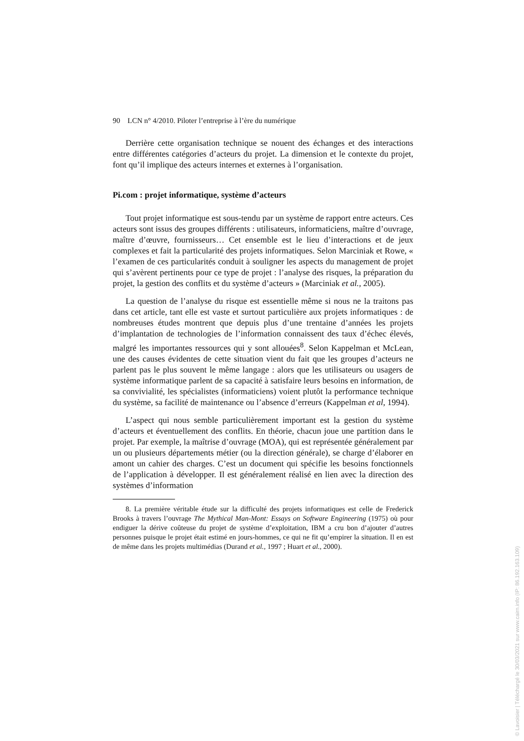90 LCN n° 4/2010. Piloter l’entreprise à l’ère du numérique
Derrière cette organisation technique se nouent des échanges et des interactions entre différentes catégories d’acteurs du projet. La dimension et le contexte du projet, font qu’il implique des acteurs internes et externes à l’organisation.
Pi.com : projet informatique, système d’acteurs
Tout projet informatique est sous-tendu par un système de rapport entre acteurs. Ces acteurs sont issus des groupes différents : utilisateurs, informaticiens, maître d’ouvrage, maître d’œuvre, fournisseurs… Cet ensemble est le lieu d’interactions et de jeux complexes et fait la particularité des projets informatiques. Selon Marciniak et Rowe, « l’examen de ces particularités conduit à souligner les aspects du management de projet qui s’avèrent pertinents pour ce type de projet : l’analyse des risques, la préparation du projet, la gestion des conflits et du système d’acteurs » (Marciniak et al., 2005).
La question de l’analyse du risque est essentielle même si nous ne la traitons pas dans cet article, tant elle est vaste et surtout particulière aux projets informatiques : de nombreuses études montrent que depuis plus d’une trentaine d’années les projets d’implantation de technologies de l’information connaissent des taux d’échec élevés, malgré les importantes ressources qui y sont allouées<sup>8</sup>. Selon Kappelman et McLean, une des causes évidentes de cette situation vient du fait que les groupes d’acteurs ne parlent pas le plus souvent le même langage : alors que les utilisateurs ou usagers de système informatique parlent de sa capacité à satisfaire leurs besoins en information, de sa convivialité, les spécialistes (informaticiens) voient plutôt la performance technique du système, sa facilité de maintenance ou l’absence d’erreurs (Kappelman et al, 1994).
L’aspect qui nous semble particulièrement important est la gestion du système d’acteurs et éventuellement des conflits. En théorie, chacun joue une partition dans le projet. Par exemple, la maîtrise d’ouvrage (MOA), qui est représentée généralement par un ou plusieurs départements métier (ou la direction générale), se charge d’élaborer en amont un cahier des charges. C’est un document qui spécifie les besoins fonctionnels de l’application à développer. Il est généralement réalisé en lien avec la direction des systèmes d’information
8. La première véritable étude sur la difficulté des projets informatiques est celle de Frederick Brooks à travers l’ouvrage The Mythical Man-Mont: Essays on Software Engineering (1975) où pour endiguer la dérive coûteuse du projet de système d’exploitation, IBM a cru bon d’ajouter d’autres personnes puisque le projet était estimé en jours-hommes, ce qui ne fit qu’empirer la situation. Il en est de même dans les projets multimédias (Durand et al., 1997 ; Huart et al., 2000).
© Lavoisier | Téléchargé le 30/03/2021 sur www.cairn.info (IP: 86.192.163.109)